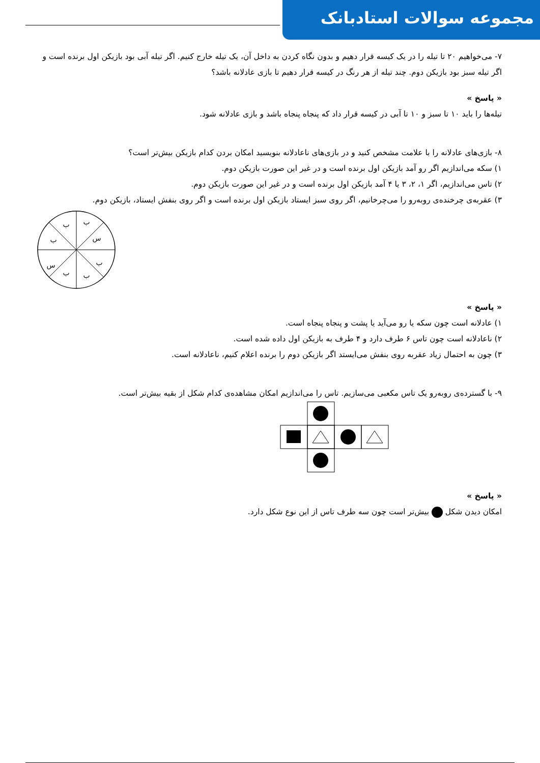مجموعه سوالات استادبانک
۷- می‌خواهیم ۲۰ تا تیله را در یک کیسه قرار دهیم و بدون نگاه کردن به داخل آن، یک تیله خارج کنیم. اگر تیله آبی بود بازیکن اول برنده است و اگر تیله سبز بود بازیکن دوم. چند تیله از هر رنگ در کیسه قرار دهیم تا بازی عادلانه باشد؟
« پاسخ »
تیله‌ها را باید ۱۰ تا سبز و ۱۰ تا آبی در کیسه قرار داد که پنجاه پنجاه باشد و بازی عادلانه شود.
۸- بازی‌های عادلانه را با علامت مشخص کنید و در بازی‌های ناعادلانه بنویسید امکان بردن کدام بازیکن بیش‌تر است؟
۱) سکه می‌اندازیم اگر رو آمد بازیکن اول برنده است و در غیر این صورت بازیکن دوم.
۲) تاس می‌اندازیم، اگر ۱، ۲، ۳ یا ۴ آمد بازیکن اول برنده است و در غیر این صورت بازیکن دوم.
۳) عقربه‌ی چرخنده‌ی روبه‌رو را می‌چرخانیم، اگر روی سبز ایستاد بازیکن اول برنده است و اگر روی بنفش ایستاد، بازیکن دوم.
ب
ب
س
ب
س
ب
ب
ب
« پاسخ »
۱) عادلانه است چون سکه یا رو می‌آید یا پشت و پنجاه پنجاه است.
۲) ناعادلانه است چون تاس ۶ طرف دارد و ۴ طرف به بازیکن اول داده شده است.
۳) چون به احتمال زیاد عقربه روی بنفش می‌ایستد اگر بازیکن دوم را برنده اعلام کنیم، ناعادلانه است.
۹- با گسترده‌ی روبه‌رو یک تاس مکعبی می‌سازیم. تاس را می‌اندازیم امکان مشاهده‌ی کدام شکل از بقیه بیش‌تر است.
« پاسخ »
امکان دیدن شکل بیش‌تر است چون سه طرف تاس از این نوع شکل دارد.